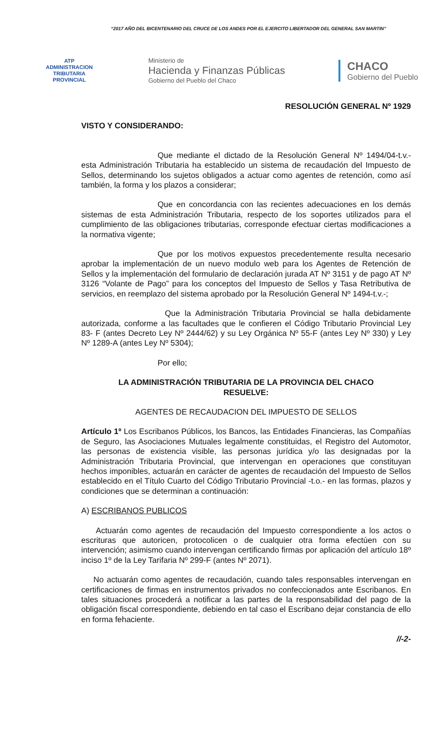“2017 AÑO DEL BICENTENARIO DEL CRUCE DE LOS ANDES POR EL EJERCITO LIBERTADOR DEL GENERAL SAN MARTIN”
ATP
ADMINISTRACION
TRIBUTARIA
PROVINCIAL
Ministerio de
Hacienda y Finanzas Públicas
Gobierno del Pueblo del Chaco
CHACO
Gobierno del Pueblo
RESOLUCIÓN GENERAL Nº 1929
VISTO Y CONSIDERANDO:
Que mediante el dictado de la Resolución General Nº 1494/04-t.v.- esta Administración Tributaria ha establecido un sistema de recaudación del Impuesto de Sellos, determinando los sujetos obligados a actuar como agentes de retención, como así también, la forma y los plazos a considerar;
Que en concordancia con las recientes adecuaciones en los demás sistemas de esta Administración Tributaria, respecto de los soportes utilizados para el cumplimiento de las obligaciones tributarias, corresponde efectuar ciertas modificaciones a la normativa vigente;
Que por los motivos expuestos precedentemente resulta necesario aprobar la implementación de un nuevo modulo web para los Agentes de Retención de Sellos y la implementación del formulario de declaración jurada AT Nº 3151 y de pago AT Nº 3126 “Volante de Pago” para los conceptos del Impuesto de Sellos y Tasa Retributiva de servicios, en reemplazo del sistema aprobado por la Resolución General Nº 1494-t.v.-;
Que la Administración Tributaria Provincial se halla debidamente autorizada, conforme a las facultades que le confieren el Código Tributario Provincial Ley 83- F (antes Decreto Ley Nº 2444/62) y su Ley Orgánica Nº 55-F (antes Ley Nº 330) y Ley Nº 1289-A (antes Ley Nº 5304);
Por ello;
LA ADMINISTRACIÓN TRIBUTARIA DE LA PROVINCIA DEL CHACO
RESUELVE:
AGENTES DE RECAUDACION DEL IMPUESTO DE SELLOS
Artículo 1º Los Escribanos Públicos, los Bancos, las Entidades Financieras, las Compañías de Seguro, las Asociaciones Mutuales legalmente constituidas, el Registro del Automotor, las personas de existencia visible, las personas jurídica y/o las designadas por la Administración Tributaria Provincial, que intervengan en operaciones que constituyan hechos imponibles, actuarán en carácter de agentes de recaudación del Impuesto de Sellos establecido en el Título Cuarto del Código Tributario Provincial -t.o.- en las formas, plazos y condiciones que se determinan a continuación:
A) ESCRIBANOS PUBLICOS
Actuarán como agentes de recaudación del Impuesto correspondiente a los actos o escrituras que autoricen, protocolicen o de cualquier otra forma efectúen con su intervención; asimismo cuando intervengan certificando firmas por aplicación del artículo 18º inciso 1º de la Ley Tarifaria Nº 299-F (antes Nº 2071).
No actuarán como agentes de recaudación, cuando tales responsables intervengan en certificaciones de firmas en instrumentos privados no confeccionados ante Escribanos. En tales situaciones procederá a notificar a las partes de la responsabilidad del pago de la obligación fiscal correspondiente, debiendo en tal caso el Escribano dejar constancia de ello en forma fehaciente.
//-2-